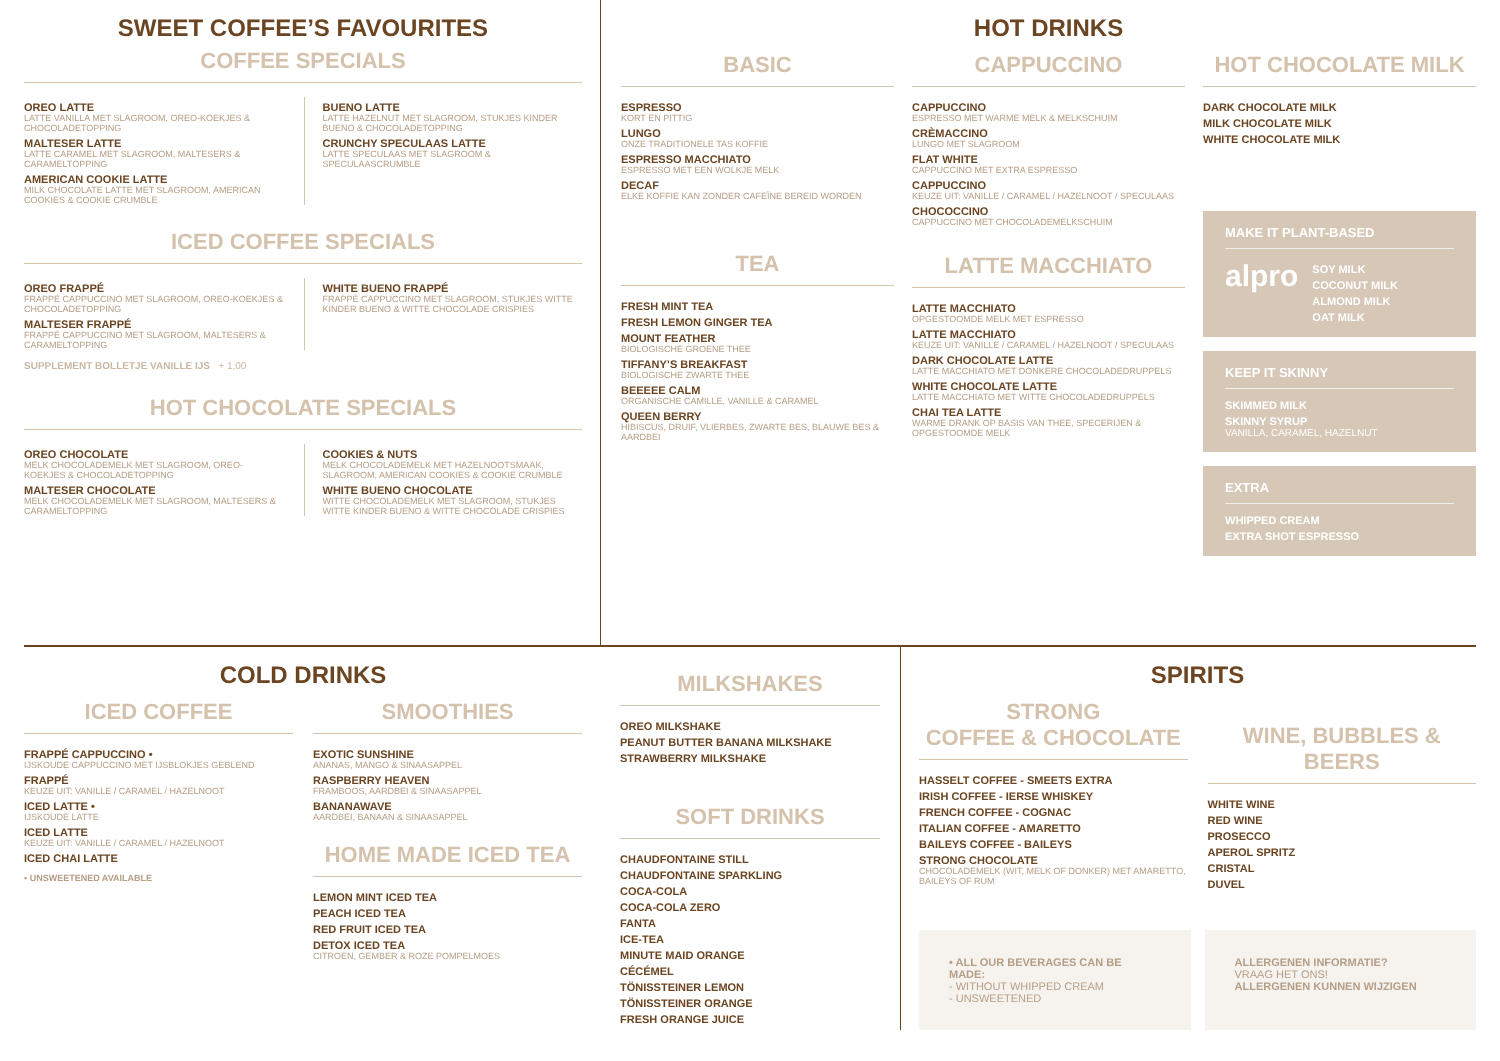SWEET COFFEE’S FAVOURITES
COFFEE SPECIALS
OREO LATTE
LATTE VANILLA MET SLAGROOM, OREO-KOEKJES & CHOCOLADETOPPING
MALTESER LATTE
LATTE CARAMEL MET SLAGROOM, MALTESERS & CARAMELTOPPING
AMERICAN COOKIE LATTE
MILK CHOCOLATE LATTE MET SLAGROOM, AMERICAN COOKIES & COOKIE CRUMBLE
BUENO LATTE
LATTE HAZELNUT MET SLAGROOM, STUKJES KINDER BUENO & CHOCOLADETOPPING
CRUNCHY SPECULAAS LATTE
LATTE SPECULAAS MET SLAGROOM & SPECULAASCRUMBLE
ICED COFFEE SPECIALS
OREO FRAPPÉ
FRAPPÉ CAPPUCCINO MET SLAGROOM, OREO-KOEKJES & CHOCOLADETOPPING
MALTESER FRAPPÉ
FRAPPÉ CAPPUCCINO MET SLAGROOM, MALTESERS & CARAMELTOPPING
WHITE BUENO FRAPPÉ
FRAPPÉ CAPPUCCINO MET SLAGROOM, STUKJES WITTE KINDER BUENO & WITTE CHOCOLADE CRISPIES
SUPPLEMENT BOLLETJE VANILLE IJS + 1,00
HOT CHOCOLATE SPECIALS
OREO CHOCOLATE
MELK CHOCOLADEMELK MET SLAGROOM, OREO-KOEKJES & CHOCOLADETOPPING
MALTESER CHOCOLATE
MELK CHOCOLADEMELK MET SLAGROOM, MALTESERS & CARAMELTOPPING
COOKIES & NUTS
MELK CHOCOLADEMELK MET HAZELNOOTSMAAK, SLAGROOM, AMERICAN COOKIES & COOKIE CRUMBLE
WHITE BUENO CHOCOLATE
WITTE CHOCOLADEMELK MET SLAGROOM, STUKJES WITTE KINDER BUENO & WITTE CHOCOLADE CRISPIES
HOT DRINKS
BASIC
ESPRESSO
KORT EN PITTIG
LUNGO
ONZE TRADITIONELE TAS KOFFIE
ESPRESSO MACCHIATO
ESPRESSO MET EEN WOLKJE MELK
DECAF
ELKE KOFFIE KAN ZONDER CAFEÏNE BEREID WORDEN
TEA
FRESH MINT TEA
FRESH LEMON GINGER TEA
MOUNT FEATHER
BIOLOGISCHE GROENE THEE
TIFFANY’S BREAKFAST
BIOLOGISCHE ZWARTE THEE
BEEEEE CALM
ORGANISCHE CAMILLE, VANILLE & CARAMEL
QUEEN BERRY
HIBISCUS, DRUIF, VLIERBES, ZWARTE BES, BLAUWE BES & AARDBEI
CAPPUCCINO
CAPPUCCINO
ESPRESSO MET WARME MELK & MELKSCHUIM
CRÈMACCINO
LUNGO MET SLAGROOM
FLAT WHITE
CAPPUCCINO MET EXTRA ESPRESSO
CAPPUCCINO
KEUZE UIT: VANILLE / CARAMEL / HAZELNOOT / SPECULAAS
CHOCOCCINO
CAPPUCCINO MET CHOCOLADEMELKSCHUIM
LATTE MACCHIATO
LATTE MACCHIATO
OPGESTOOMDE MELK MET ESPRESSO
LATTE MACCHIATO
KEUZE UIT: VANILLE / CARAMEL / HAZELNOOT / SPECULAAS
DARK CHOCOLATE LATTE
LATTE MACCHIATO MET DONKERE CHOCOLADEDRUPPELS
WHITE CHOCOLATE LATTE
LATTE MACCHIATO MET WITTE CHOCOLADEDRUPPELS
CHAI TEA LATTE
WARME DRANK OP BASIS VAN THEE, SPECERIJEN & OPGESTOOMDE MELK
HOT CHOCOLATE MILK
DARK CHOCOLATE MILK
MILK CHOCOLATE MILK
WHITE CHOCOLATE MILK
MAKE IT PLANT-BASED
alpro
SOY MILK
COCONUT MILK
ALMOND MILK
OAT MILK
KEEP IT SKINNY
SKIMMED MILK
SKINNY SYRUP
VANILLA, CARAMEL, HAZELNUT
EXTRA
WHIPPED CREAM
EXTRA SHOT ESPRESSO
COLD DRINKS
ICED COFFEE
FRAPPÉ CAPPUCCINO •
IJSKOUDE CAPPUCCINO MET IJSBLOKJES GEBLEND
FRAPPÉ
KEUZE UIT: VANILLE / CARAMEL / HAZELNOOT
ICED LATTE •
IJSKOUDE LATTE
ICED LATTE
KEUZE UIT: VANILLE / CARAMEL / HAZELNOOT
ICED CHAI LATTE
• UNSWEETENED AVAILABLE
SMOOTHIES
EXOTIC SUNSHINE
ANANAS, MANGO & SINAASAPPEL
RASPBERRY HEAVEN
FRAMBOOS, AARDBEI & SINAASAPPEL
BANANAWAVE
AARDBEI, BANAAN & SINAASAPPEL
HOME MADE ICED TEA
LEMON MINT ICED TEA
PEACH ICED TEA
RED FRUIT ICED TEA
DETOX ICED TEA
CITROEN, GEMBER & ROZE POMPELMOES
MILKSHAKES
OREO MILKSHAKE
PEANUT BUTTER BANANA MILKSHAKE
STRAWBERRY MILKSHAKE
SOFT DRINKS
CHAUDFONTAINE STILL
CHAUDFONTAINE SPARKLING
COCA-COLA
COCA-COLA ZERO
FANTA
ICE-TEA
MINUTE MAID ORANGE
CÉCÉMEL
TÖNISSTEINER LEMON
TÖNISSTEINER ORANGE
FRESH ORANGE JUICE
SPIRITS
STRONG
COFFEE & CHOCOLATE
HASSELT COFFEE - SMEETS EXTRA
IRISH COFFEE - IERSE WHISKEY
FRENCH COFFEE - COGNAC
ITALIAN COFFEE - AMARETTO
BAILEYS COFFEE - BAILEYS
STRONG CHOCOLATE
CHOCOLADEMELK (WIT, MELK OF DONKER) MET AMARETTO, BAILEYS OF RUM
WINE, BUBBLES & BEERS
WHITE WINE
RED WINE
PROSECCO
APEROL SPRITZ
CRISTAL
DUVEL
• ALL OUR BEVERAGES CAN BE MADE:
- WITHOUT WHIPPED CREAM
- UNSWEETENED
ALLERGENEN INFORMATIE?
VRAAG HET ONS!
ALLERGENEN KUNNEN WIJZIGEN